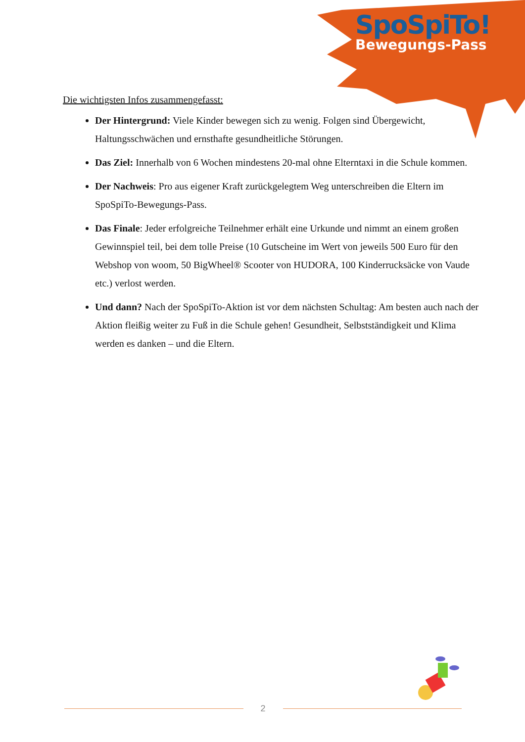SpoSpiTo!
Bewegungs-Pass
Die wichtigsten Infos zusammengefasst:
Der Hintergrund: Viele Kinder bewegen sich zu wenig. Folgen sind Übergewicht, Haltungsschwächen und ernsthafte gesundheitliche Störungen.
Das Ziel: Innerhalb von 6 Wochen mindestens 20-mal ohne Elterntaxi in die Schule kommen.
Der Nachweis: Pro aus eigener Kraft zurückgelegtem Weg unterschreiben die Eltern im SpoSpiTo-Bewegungs-Pass.
Das Finale: Jeder erfolgreiche Teilnehmer erhält eine Urkunde und nimmt an einem großen Gewinnspiel teil, bei dem tolle Preise (10 Gutscheine im Wert von jeweils 500 Euro für den Webshop von woom, 50 BigWheel® Scooter von HUDORA, 100 Kinderrucksäcke von Vaude etc.) verlost werden.
Und dann? Nach der SpoSpiTo-Aktion ist vor dem nächsten Schultag: Am besten auch nach der Aktion fleißig weiter zu Fuß in die Schule gehen! Gesundheit, Selbstständigkeit und Klima werden es danken – und die Eltern.
2